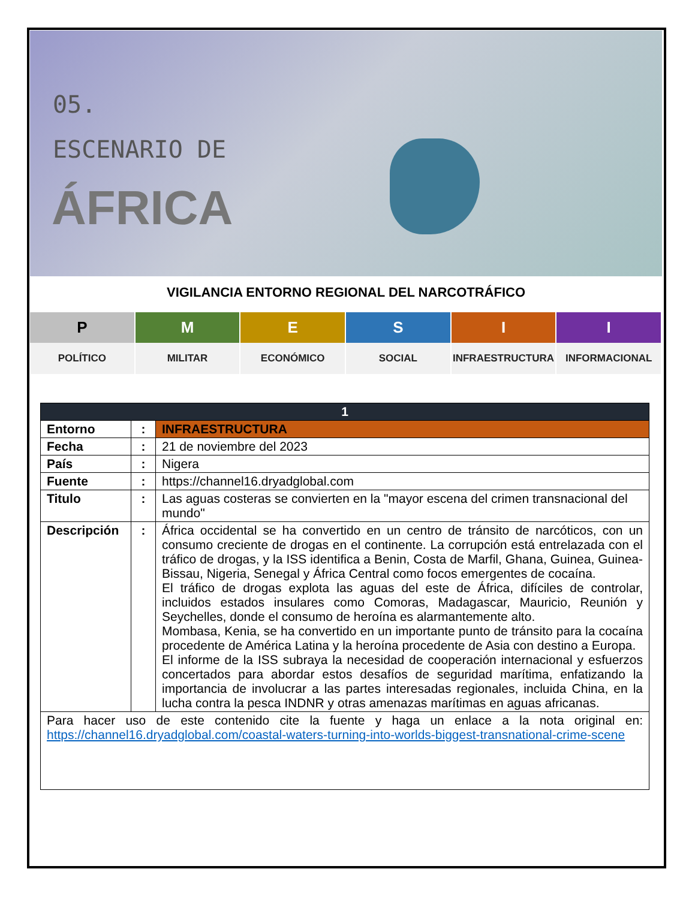05.
ESCENARIO DE
ÁFRICA
VIGILANCIA ENTORNO REGIONAL DEL NARCOTRÁFICO
P
M
E
S
I
I
POLÍTICO
MILITAR
ECONÓMICO
SOCIAL
INFRAESTRUCTURA
INFORMACIONAL
| 1 | | |
| --- | --- | --- |
| Entorno | : | INFRAESTRUCTURA |
| Fecha | : | 21 de noviembre del 2023 |
| País | : | Nigera |
| Fuente | : | https://channel16.dryadglobal.com |
| Titulo | : | Las aguas costeras se convierten en la "mayor escena del crimen transnacional del mundo" |
| Descripción | : | África occidental se ha convertido en un centro de tránsito de narcóticos, con un consumo creciente de drogas en el continente. La corrupción está entrelazada con el tráfico de drogas, y la ISS identifica a Benin, Costa de Marfil, Ghana, Guinea, Guinea-Bissau, Nigeria, Senegal y África Central como focos emergentes de cocaína. El tráfico de drogas explota las aguas del este de África, difíciles de controlar, incluidos estados insulares como Comoras, Madagascar, Mauricio, Reunión y Seychelles, donde el consumo de heroína es alarmantemente alto. Mombasa, Kenia, se ha convertido en un importante punto de tránsito para la cocaína procedente de América Latina y la heroína procedente de Asia con destino a Europa. El informe de la ISS subraya la necesidad de cooperación internacional y esfuerzos concertados para abordar estos desafíos de seguridad marítima, enfatizando la importancia de involucrar a las partes interesadas regionales, incluida China, en la lucha contra la pesca INDNR y otras amenazas marítimas en aguas africanas. |
| Para hacer uso de este contenido cite la fuente y haga un enlace a la nota original en: https://channel16.dryadglobal.com/coastal-waters-turning-into-worlds-biggest-transnational-crime-scene | | |